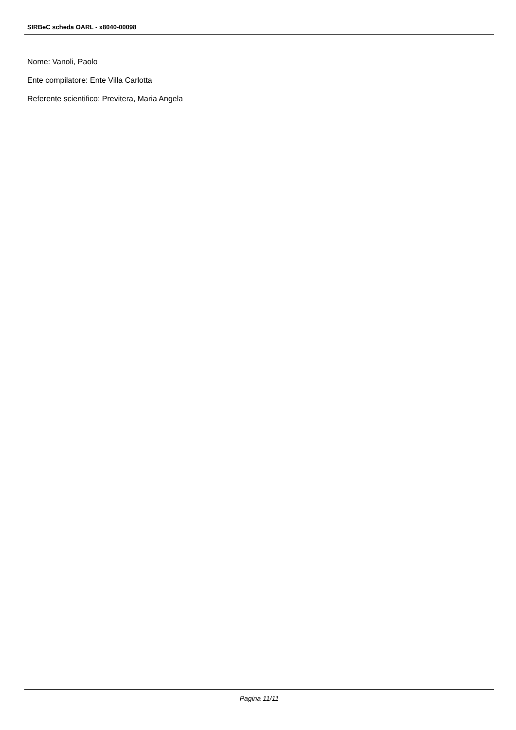SIRBeC scheda OARL - x8040-00098
Nome: Vanoli, Paolo
Ente compilatore: Ente Villa Carlotta
Referente scientifico: Previtera, Maria Angela
Pagina 11/11